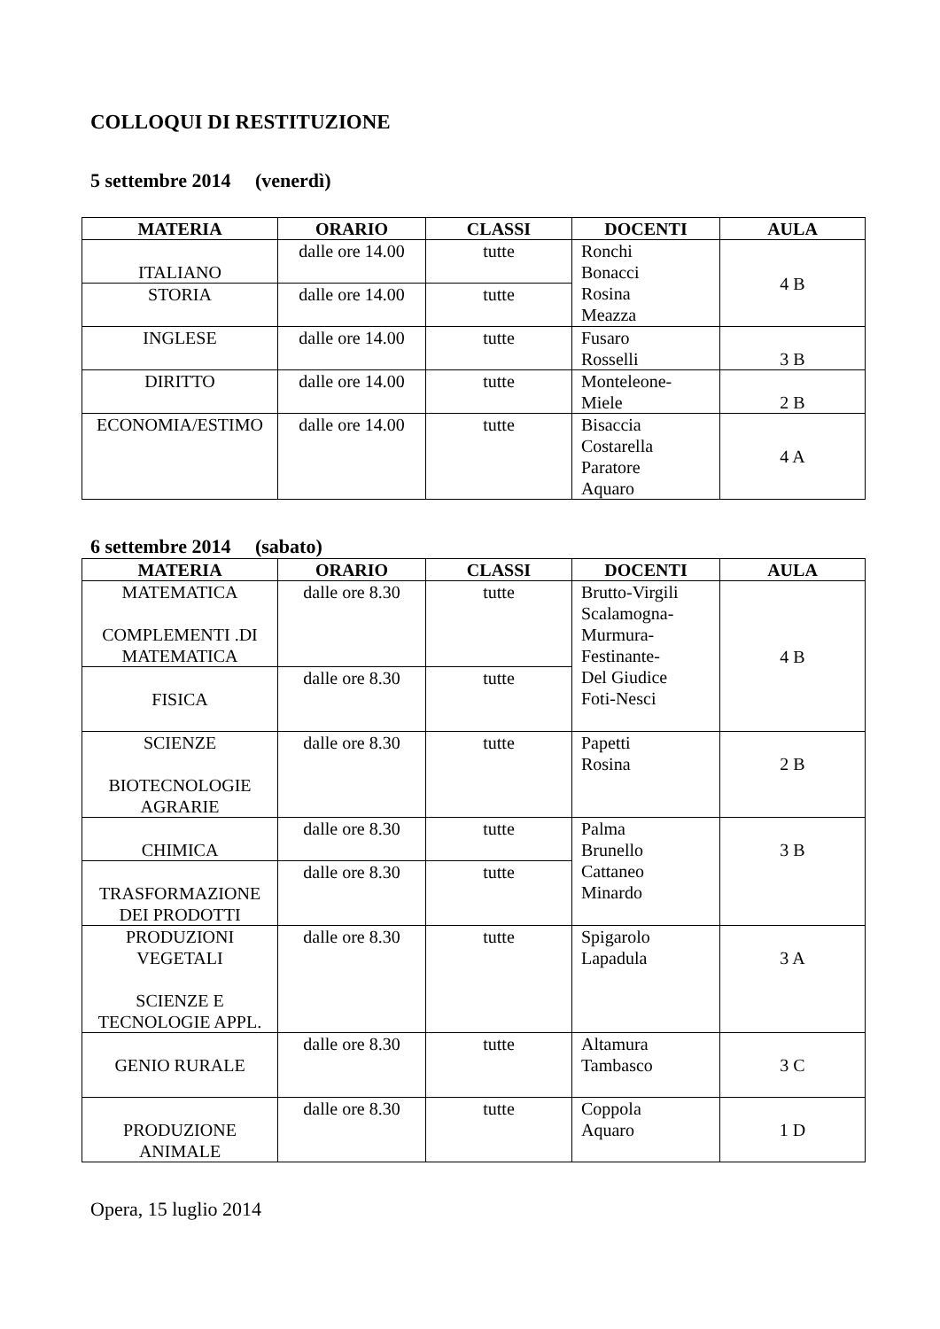COLLOQUI DI RESTITUZIONE
5 settembre 2014 (venerdì)
| MATERIA | ORARIO | CLASSI | DOCENTI | AULA |
| --- | --- | --- | --- | --- |
| ITALIANO | dalle ore 14.00 | tutte | Ronchi Bonacci Rosina Meazza | 4 B |
| STORIA | dalle ore 14.00 | tutte | | |
| INGLESE | dalle ore 14.00 | tutte | Fusaro Rosselli | 3 B |
| DIRITTO | dalle ore 14.00 | tutte | Monteleone- Miele | 2 B |
| ECONOMIA/ESTIMO | dalle ore 14.00 | tutte | Bisaccia Costarella Paratore Aquaro | 4 A |
6 settembre 2014 (sabato)
| MATERIA | ORARIO | CLASSI | DOCENTI | AULA |
| --- | --- | --- | --- | --- |
| MATEMATICA COMPLEMENTI .DI MATEMATICA | dalle ore 8.30 | tutte | Brutto-Virgili Scalamogna- Murmura- Festinante- Del Giudice Foti-Nesci | 4 B |
| FISICA | dalle ore 8.30 | tutte | | |
| SCIENZE BIOTECNOLOGIE AGRARIE | dalle ore 8.30 | tutte | Papetti Rosina | 2 B |
| CHIMICA | dalle ore 8.30 | tutte | Palma Brunello Cattaneo Minardo | 3 B |
| TRASFORMAZIONE DEI PRODOTTI | dalle ore 8.30 | tutte | | |
| PRODUZIONI VEGETALI SCIENZE E TECNOLOGIE APPL. | dalle ore 8.30 | tutte | Spigarolo Lapadula | 3 A |
| GENIO RURALE | dalle ore 8.30 | tutte | Altamura Tambasco | 3 C |
| PRODUZIONE ANIMALE | dalle ore 8.30 | tutte | Coppola Aquaro | 1 D |
Opera, 15 luglio 2014